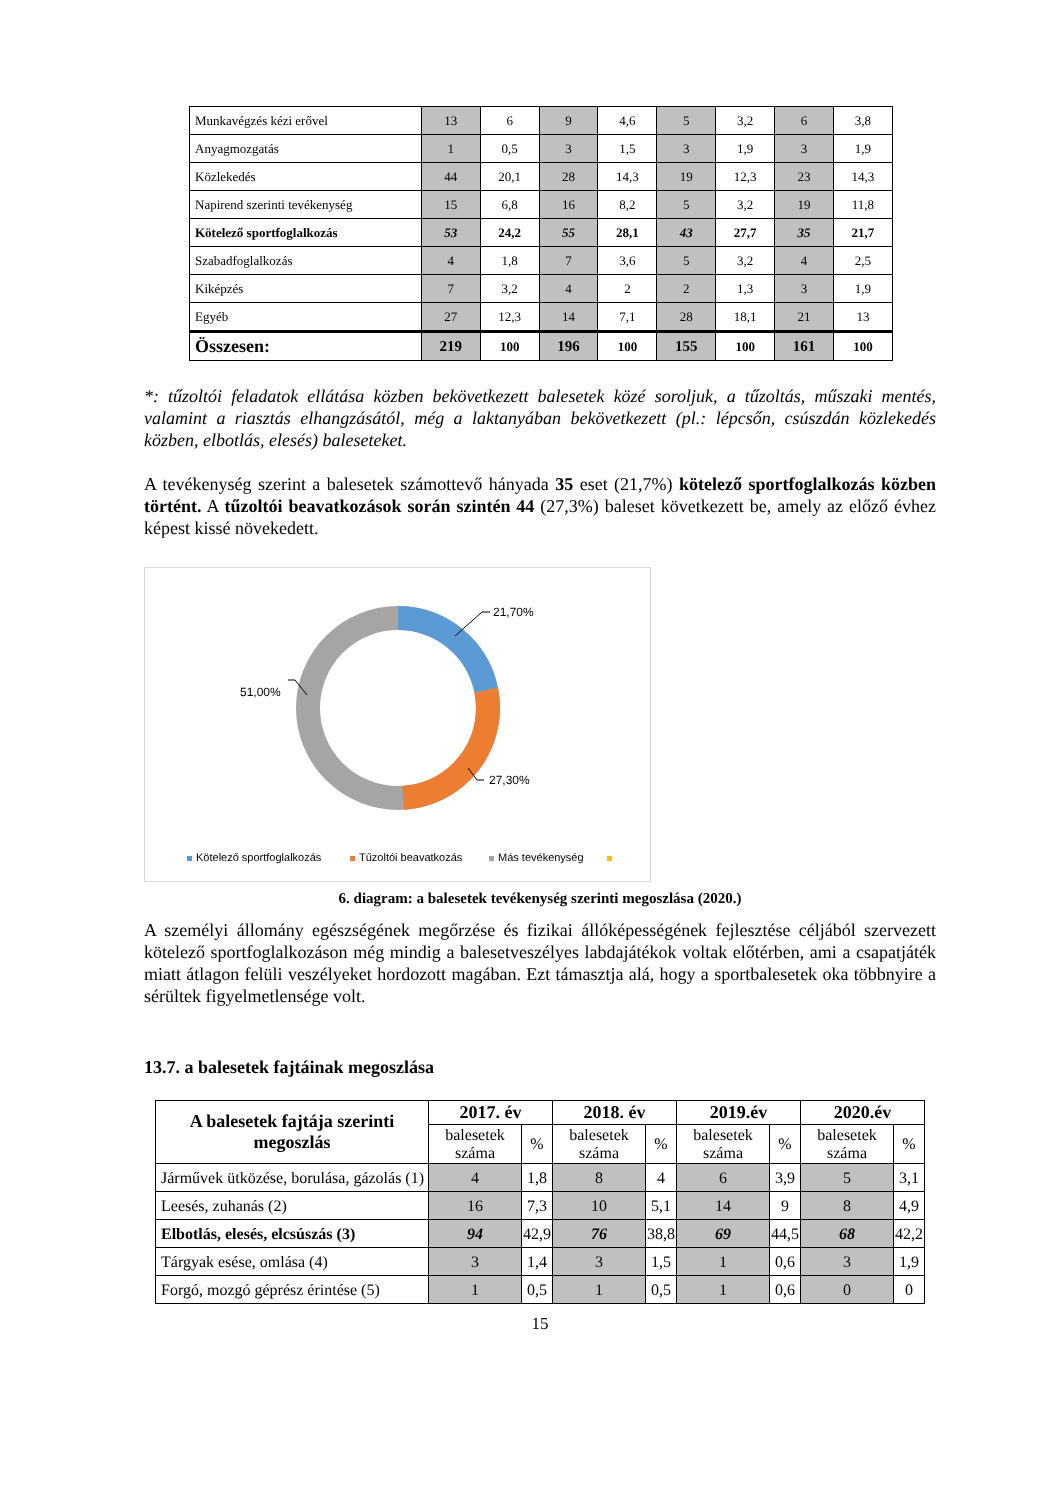| Munkavégzés kézi erővel | 13 | 6 | 9 | 4,6 | 5 | 3,2 | 6 | 3,8 |
| Anyagmozgatás | 1 | 0,5 | 3 | 1,5 | 3 | 1,9 | 3 | 1,9 |
| Közlekedés | 44 | 20,1 | 28 | 14,3 | 19 | 12,3 | 23 | 14,3 |
| Napirend szerinti tevékenység | 15 | 6,8 | 16 | 8,2 | 5 | 3,2 | 19 | 11,8 |
| Kötelező sportfoglalkozás | 53 | 24,2 | 55 | 28,1 | 43 | 27,7 | 35 | 21,7 |
| Szabadfoglalkozás | 4 | 1,8 | 7 | 3,6 | 5 | 3,2 | 4 | 2,5 |
| Kiképzés | 7 | 3,2 | 4 | 2 | 2 | 1,3 | 3 | 1,9 |
| Egyéb | 27 | 12,3 | 14 | 7,1 | 28 | 18,1 | 21 | 13 |
| Összesen: | 219 | 100 | 196 | 100 | 155 | 100 | 161 | 100 |
*: tűzoltói feladatok ellátása közben bekövetkezett balesetek közé soroljuk, a tűzoltás, műszaki mentés, valamint a riasztás elhangzásától, még a laktanyában bekövetkezett (pl.: lépcsőn, csúszdán közlekedés közben, elbotlás, elesés) baleseteket.
A tevékenység szerint a balesetek számottevő hányada 35 eset (21,7%) kötelező sportfoglalkozás közben történt. A tűzoltói beavatkozások során szintén 44 (27,3%) baleset következett be, amely az előző évhez képest kissé növekedett.
21,70%
27,30%
51,00%
Kötelező sportfoglalkozás
Tűzoltói beavatkozás
Más tevékenység
6. diagram: a balesetek tevékenység szerinti megoszlása (2020.)
A személyi állomány egészségének megőrzése és fizikai állóképességének fejlesztése céljából szervezett kötelező sportfoglalkozáson még mindig a balesetveszélyes labdajátékok voltak előtérben, ami a csapatjáték miatt átlagon felüli veszélyeket hordozott magában. Ezt támasztja alá, hogy a sportbalesetek oka többnyire a sérültek figyelmetlensége volt.
13.7. a balesetek fajtáinak megoszlása
| A balesetek fajtája szerinti megoszlás | 2017. év | | 2018. év | | 2019.év | | 2020.év | |
| --- | --- | --- | --- | --- | --- | --- | --- | --- |
| | balesetek száma | % | balesetek száma | % | balesetek száma | % | balesetek száma | % |
| Járművek ütközése, borulása, gázolás (1) | 4 | 1,8 | 8 | 4 | 6 | 3,9 | 5 | 3,1 |
| Leesés, zuhanás (2) | 16 | 7,3 | 10 | 5,1 | 14 | 9 | 8 | 4,9 |
| Elbotlás, elesés, elcsúszás (3) | 94 | 42,9 | 76 | 38,8 | 69 | 44,5 | 68 | 42,2 |
| Tárgyak esése, omlása (4) | 3 | 1,4 | 3 | 1,5 | 1 | 0,6 | 3 | 1,9 |
| Forgó, mozgó géprész érintése (5) | 1 | 0,5 | 1 | 0,5 | 1 | 0,6 | 0 | 0 |
15